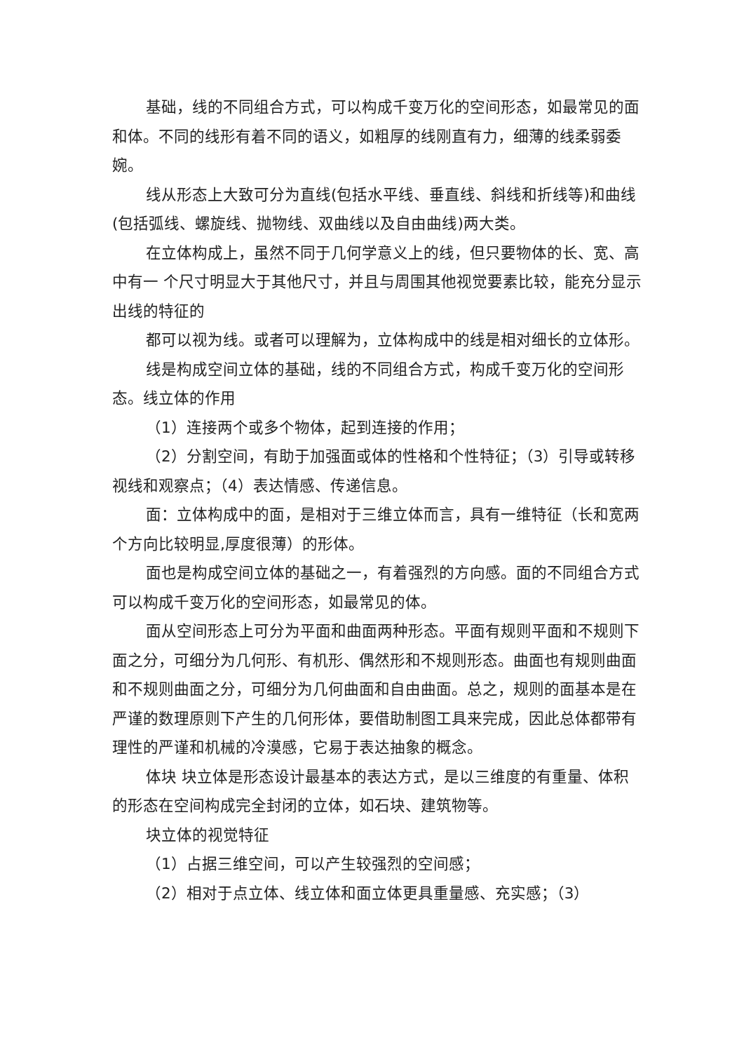基础，线的不同组合方式，可以构成千变万化的空间形态，如最常见的面和体。不同的线形有着不同的语义，如粗厚的线刚直有力，细薄的线柔弱委婉。
线从形态上大致可分为直线(包括水平线、垂直线、斜线和折线等)和曲线(包括弧线、螺旋线、抛物线、双曲线以及自由曲线)两大类。
在立体构成上，虽然不同于几何学意义上的线，但只要物体的长、宽、高中有一 个尺寸明显大于其他尺寸，并且与周围其他视觉要素比较，能充分显示出线的特征的
都可以视为线。或者可以理解为，立体构成中的线是相对细长的立体形。
线是构成空间立体的基础，线的不同组合方式，构成千变万化的空间形态。线立体的作用
（1）连接两个或多个物体，起到连接的作用；
（2）分割空间，有助于加强面或体的性格和个性特征；（3）引导或转移视线和观察点；（4）表达情感、传递信息。
面：立体构成中的面，是相对于三维立体而言，具有一维特征（长和宽两个方向比较明显,厚度很薄）的形体。
面也是构成空间立体的基础之一，有着强烈的方向感。面的不同组合方式可以构成千变万化的空间形态，如最常见的体。
面从空间形态上可分为平面和曲面两种形态。平面有规则平面和不规则下面之分，可细分为几何形、有机形、偶然形和不规则形态。曲面也有规则曲面和不规则曲面之分，可细分为几何曲面和自由曲面。总之，规则的面基本是在严谨的数理原则下产生的几何形体，要借助制图工具来完成，因此总体都带有理性的严谨和机械的冷漠感，它易于表达抽象的概念。
体块 块立体是形态设计最基本的表达方式，是以三维度的有重量、体积的形态在空间构成完全封闭的立体，如石块、建筑物等。
块立体的视觉特征
（1）占据三维空间，可以产生较强烈的空间感；
（2）相对于点立体、线立体和面立体更具重量感、充实感；（3）